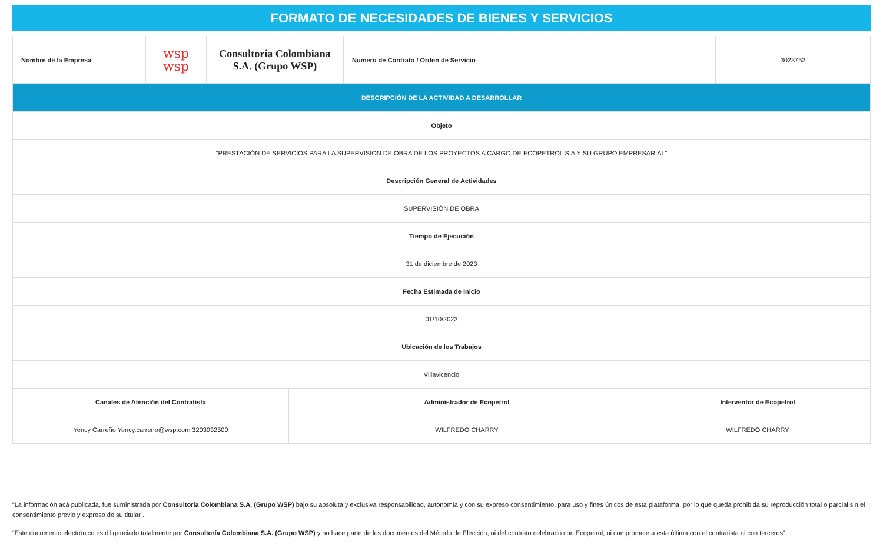FORMATO DE NECESIDADES DE BIENES Y SERVICIOS
| Nombre de la Empresa | wsp wsp | Consultoría Colombiana S.A. (Grupo WSP) | Numero de Contrato / Orden de Servicio | 3023752 |
| DESCRIPCIÓN DE LA ACTIVIDAD A DESARROLLAR | | |
| --- | --- | --- |
| Objeto | | |
| “PRESTACIÓN DE SERVICIOS PARA LA SUPERVISIÓN DE OBRA DE LOS PROYECTOS A CARGO DE ECOPETROL S.A Y SU GRUPO EMPRESARIAL” | | |
| Descripción General de Actividades | | |
| SUPERVISIÓN DE OBRA | | |
| Tiempo de Ejecución | | |
| 31 de diciembre de 2023 | | |
| Fecha Estimada de Inicio | | |
| 01/10/2023 | | |
| Ubicación de los Trabajos | | |
| Villavicencio | | |
| Canales de Atención del Contratista | Administrador de Ecopetrol | Interventor de Ecopetrol |
| Yency Carreño Yency.carreno@wsp.com 3203032500 | WILFREDO CHARRY | WILFREDO CHARRY |
“La información acá publicada, fue suministrada por Consultoría Colombiana S.A. (Grupo WSP) bajo su absoluta y exclusiva responsabilidad, autonomía y con su expreso consentimiento, para uso y fines únicos de esta plataforma, por lo que queda prohibida su reproducción total o parcial sin el consentimiento previo y expreso de su titular”.
“Este documento electrónico es diligenciado totalmente por Consultoría Colombiana S.A. (Grupo WSP) y no hace parte de los documentos del Método de Elección, ni del contrato celebrado con Ecopetrol, ni compromete a esta última con el contratista ni con terceros”